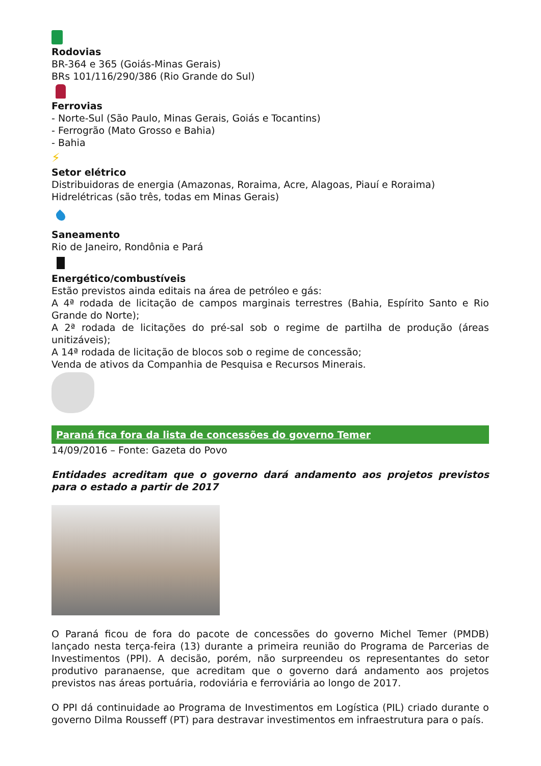Rodovias
BR-364 e 365 (Goiás-Minas Gerais)
BRs 101/116/290/386 (Rio Grande do Sul)
Ferrovias
- Norte-Sul (São Paulo, Minas Gerais, Goiás e Tocantins)
- Ferrogrão (Mato Grosso e Bahia)
- Bahia
⚡
Setor elétrico
Distribuidoras de energia (Amazonas, Roraima, Acre, Alagoas, Piauí e Roraima)
Hidrelétricas (são três, todas em Minas Gerais)
Saneamento
Rio de Janeiro, Rondônia e Pará
Energético/combustíveis
Estão previstos ainda editais na área de petróleo e gás:
A 4ª rodada de licitação de campos marginais terrestres (Bahia, Espírito Santo e Rio Grande do Norte);
A 2ª rodada de licitações do pré-sal sob o regime de partilha de produção (áreas unitizáveis);
A 14ª rodada de licitação de blocos sob o regime de concessão;
Venda de ativos da Companhia de Pesquisa e Recursos Minerais.
Paraná fica fora da lista de concessões do governo Temer
14/09/2016 – Fonte: Gazeta do Povo
Entidades acreditam que o governo dará andamento aos projetos previstos para o estado a partir de 2017
O Paraná ficou de fora do pacote de concessões do governo Michel Temer (PMDB) lançado nesta terça-feira (13) durante a primeira reunião do Programa de Parcerias de Investimentos (PPI). A decisão, porém, não surpreendeu os representantes do setor produtivo paranaense, que acreditam que o governo dará andamento aos projetos previstos nas áreas portuária, rodoviária e ferroviária ao longo de 2017.
O PPI dá continuidade ao Programa de Investimentos em Logística (PIL) criado durante o governo Dilma Rousseff (PT) para destravar investimentos em infraestrutura para o país.